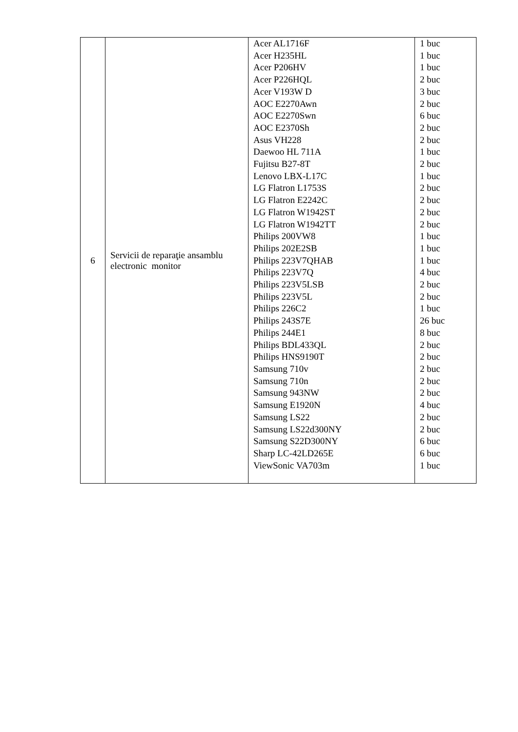| 6 | Servicii de reparaţie ansamblu electronic monitor | Acer AL1716F Acer H235HL Acer P206HV Acer P226HQL Acer V193W D AOC E2270Awn AOC E2270Swn AOC E2370Sh Asus VH228 Daewoo HL 711A Fujitsu B27-8T Lenovo LBX-L17C LG Flatron L1753S LG Flatron E2242C LG Flatron W1942ST LG Flatron W1942TT Philips 200VW8 Philips 202E2SB Philips 223V7QHAB Philips 223V7Q Philips 223V5LSB Philips 223V5L Philips 226C2 Philips 243S7E Philips 244E1 Philips BDL433QL Philips HNS9190T Samsung 710v Samsung 710n Samsung 943NW Samsung E1920N Samsung LS22 Samsung LS22d300NY Samsung S22D300NY Sharp LC-42LD265E ViewSonic VA703m | 1 buc 1 buc 1 buc 2 buc 3 buc 2 buc 6 buc 2 buc 2 buc 1 buc 2 buc 1 buc 2 buc 2 buc 2 buc 2 buc 1 buc 1 buc 1 buc 4 buc 2 buc 2 buc 1 buc 26 buc 8 buc 2 buc 2 buc 2 buc 2 buc 2 buc 4 buc 2 buc 2 buc 6 buc 6 buc 1 buc |